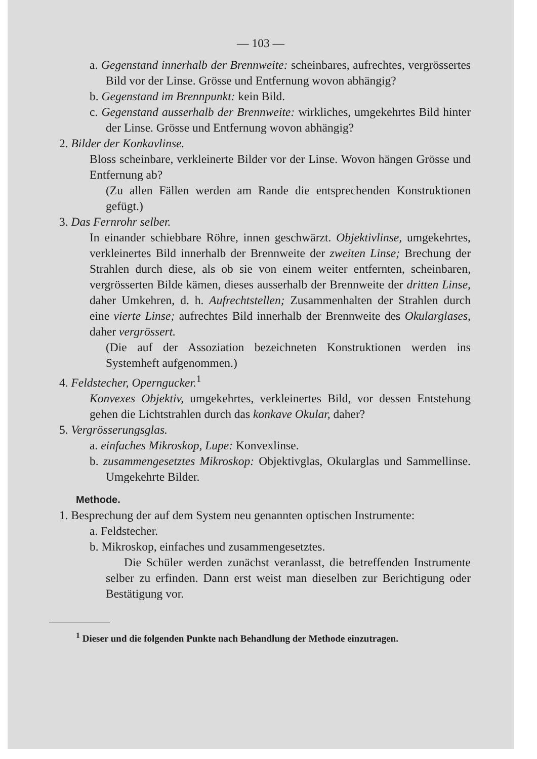— 103 —
a. Gegenstand innerhalb der Brennweite: scheinbares, aufrechtes, vergrössertes Bild vor der Linse. Grösse und Entfernung wovon abhängig?
b. Gegenstand im Brennpunkt: kein Bild.
c. Gegenstand ausserhalb der Brennweite: wirkliches, umgekehrtes Bild hinter der Linse. Grösse und Entfernung wovon abhängig?
2. Bilder der Konkavlinse.
Bloss scheinbare, verkleinerte Bilder vor der Linse. Wovon hängen Grösse und Entfernung ab?
(Zu allen Fällen werden am Rande die entsprechenden Konstruktionen gefügt.)
3. Das Fernrohr selber.
In einander schiebbare Röhre, innen geschwärzt. Objektivlinse, umgekehrtes, verkleinertes Bild innerhalb der Brennweite der zweiten Linse; Brechung der Strahlen durch diese, als ob sie von einem weiter entfernten, scheinbaren, vergrösserten Bilde kämen, dieses ausserhalb der Brennweite der dritten Linse, daher Umkehren, d. h. Aufrechtstellen; Zusammenhalten der Strahlen durch eine vierte Linse; aufrechtes Bild innerhalb der Brennweite des Okularglases, daher vergrössert.
(Die auf der Assoziation bezeichneten Konstruktionen werden ins Systemheft aufgenommen.)
4. Feldstecher, Operngucker.<sup>1</sup>
Konvexes Objektiv, umgekehrtes, verkleinertes Bild, vor dessen Entstehung gehen die Lichtstrahlen durch das konkave Okular, daher?
5. Vergrösserungsglas.
a. einfaches Mikroskop, Lupe: Konvexlinse.
b. zusammengesetztes Mikroskop: Objektivglas, Okularglas und Sammellinse. Umgekehrte Bilder.
Methode.
1. Besprechung der auf dem System neu genannten optischen Instrumente:
a. Feldstecher.
b. Mikroskop, einfaches und zusammengesetztes.
Die Schüler werden zunächst veranlasst, die betreffenden Instrumente selber zu erfinden. Dann erst weist man dieselben zur Berichtigung oder Bestätigung vor.
<sup>1</sup> Dieser und die folgenden Punkte nach Behandlung der Methode einzutragen.